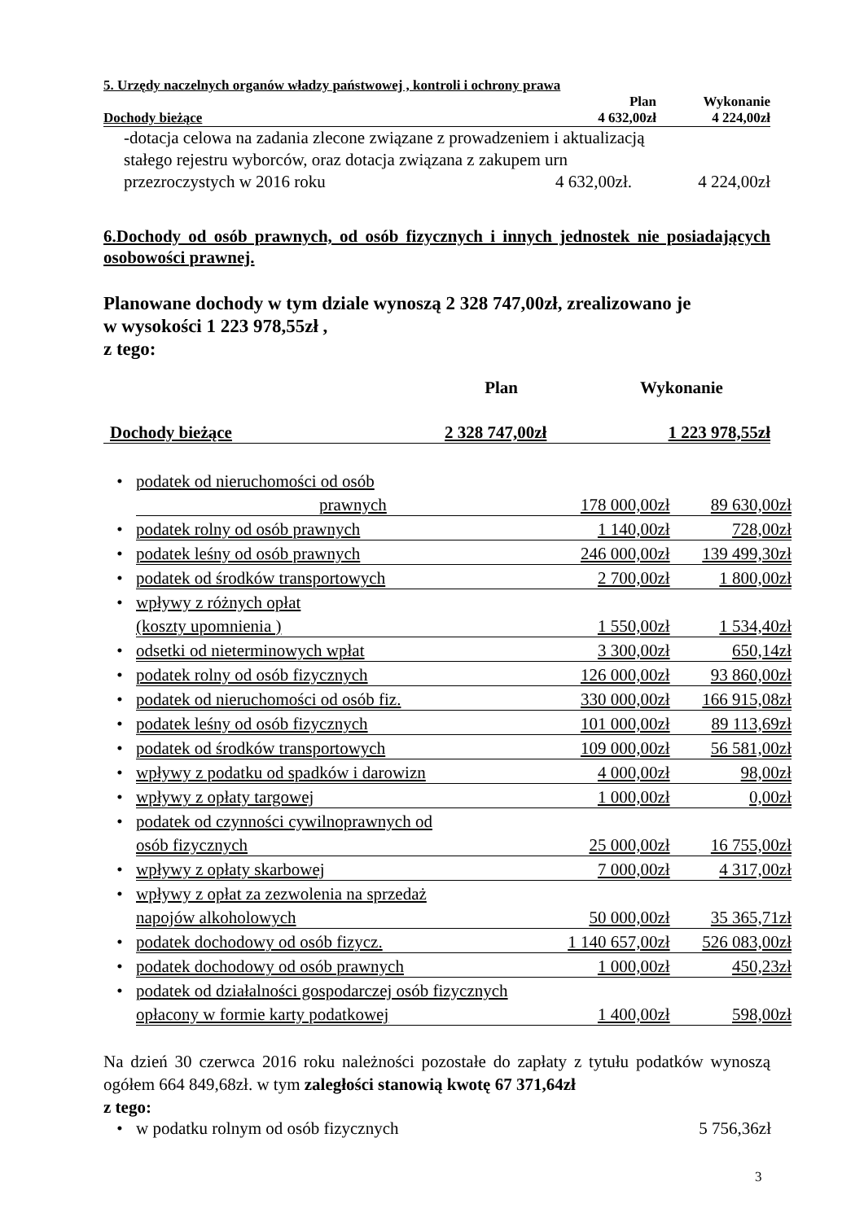5. Urzędy naczelnych organów władzy państwowej , kontroli i ochrony prawa
| | Plan | Wykonanie |
| Dochody bieżące | 4 632,00zł | 4 224,00zł |
| -dotacja celowa na zadania zlecone związane z prowadzeniem i aktualizacją stałego rejestru wyborców, oraz dotacja związana z zakupem urn | | |
| przezroczystych w 2016 roku | 4 632,00zł. | 4 224,00zł |
6.Dochody od osób prawnych, od osób fizycznych i innych jednostek nie posiadających osobowości prawnej.
Planowane dochody w tym dziale wynoszą 2 328 747,00zł, zrealizowano je
w wysokości 1 223 978,55zł ,
z tego:
| | Plan | Wykonanie |
| Dochody bieżące | 2 328 747,00zł | 1 223 978,55zł |
| • | podatek od nieruchomości od osób | | |
| | prawnych | 178 000,00zł | 89 630,00zł |
| • | podatek rolny od osób prawnych | 1 140,00zł | 728,00zł |
| • | podatek leśny od osób prawnych | 246 000,00zł | 139 499,30zł |
| • | podatek od środków transportowych | 2 700,00zł | 1 800,00zł |
| • | wpływy z różnych opłat | | |
| | (koszty upomnienia ) | 1 550,00zł | 1 534,40zł |
| • | odsetki od nieterminowych wpłat | 3 300,00zł | 650,14zł |
| • | podatek rolny od osób fizycznych | 126 000,00zł | 93 860,00zł |
| • | podatek od nieruchomości od osób fiz. | 330 000,00zł | 166 915,08zł |
| • | podatek leśny od osób fizycznych | 101 000,00zł | 89 113,69zł |
| • | podatek od środków transportowych | 109 000,00zł | 56 581,00zł |
| • | wpływy z podatku od spadków i darowizn | 4 000,00zł | 98,00zł |
| • | wpływy z opłaty targowej | 1 000,00zł | 0,00zł |
| • | podatek od czynności cywilnoprawnych od | | |
| | osób fizycznych | 25 000,00zł | 16 755,00zł |
| • | wpływy z opłaty skarbowej | 7 000,00zł | 4 317,00zł |
| • | wpływy z opłat za zezwolenia na sprzedaż | | |
| | napojów alkoholowych | 50 000,00zł | 35 365,71zł |
| • | podatek dochodowy od osób fizycz. | 1 140 657,00zł | 526 083,00zł |
| • | podatek dochodowy od osób prawnych | 1 000,00zł | 450,23zł |
| • | podatek od działalności gospodarczej osób fizycznych | | |
| | opłacony w formie karty podatkowej | 1 400,00zł | 598,00zł |
Na dzień 30 czerwca 2016 roku należności pozostałe do zapłaty z tytułu podatków wynoszą ogółem 664 849,68zł. w tym zaległości stanowią kwotę 67 371,64zł
z tego:
| • | w podatku rolnym od osób fizycznych | 5 756,36zł |
3